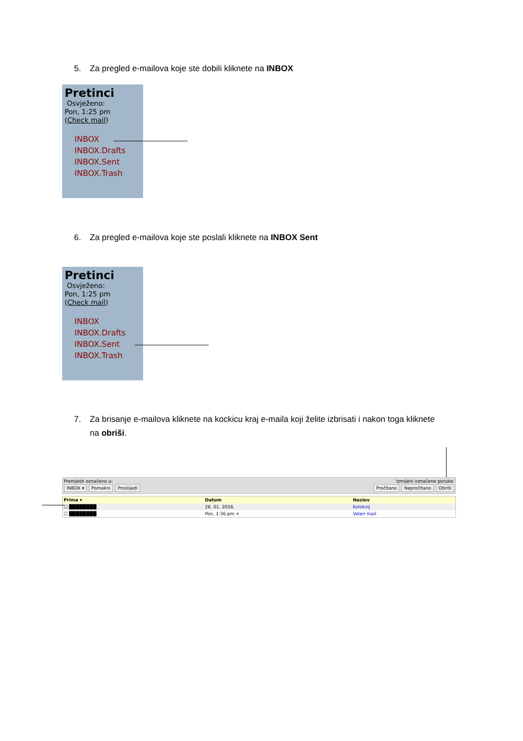5. Za pregled e-mailova koje ste dobili kliknete na INBOX
Pretinci
Osvježeno:
Pon, 1:25 pm
(Check mail)
INBOX
INBOX.Drafts
INBOX.Sent
INBOX.Trash
6. Za pregled e-mailova koje ste poslali kliknete na INBOX Sent
Pretinci
Osvježeno:
Pon, 1:25 pm
(Check mail)
INBOX
INBOX.Drafts
INBOX.Sent
INBOX.Trash
7. Za brisanje e-mailova kliknete na kockicu kraj e-maila koji želite izbrisati i nakon toga kliknete
na obriši.
Premjesti označeno u:
INBOX ▾ Pomakni Proslijedi
Izmijeni označene poruke:
Pročitano Nepročitano Obriši
| Prima ▾ | Datum | Naslov |
| --- | --- | --- |
| ☐ ████████ | 26. 01. 2016. | Kolokvij |
| ☐ ████████ | Pon, 1:36 pm + | Veleri mail |